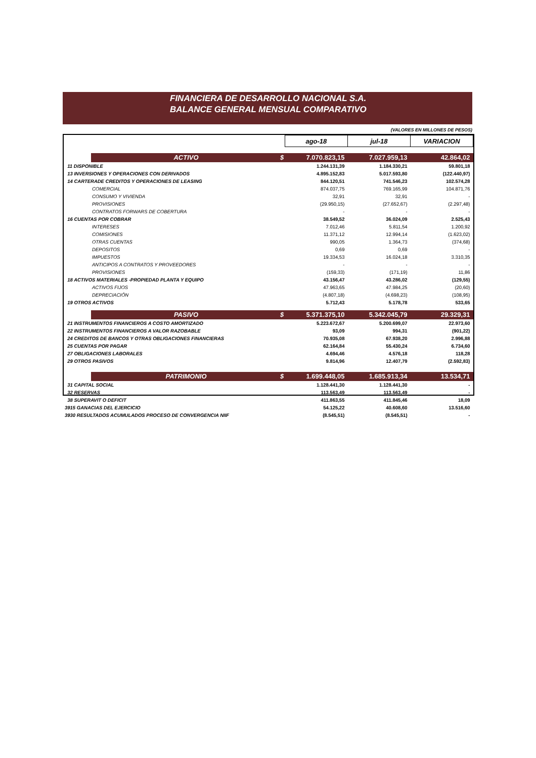FINANCIERA DE DESARROLLO NACIONAL S.A.
BALANCE GENERAL MENSUAL COMPARATIVO
(VALORES EN MILLONES DE PESOS)
| | | ago-18 | jul-18 | VARIACION |
| | ACTIVO $ | 7.070.823,15 | 7.027.959,13 | 42.864,02 |
| 11 DISPONIBLE | | 1.244.131,39 | 1.184.330,21 | 59.801,18 |
| 13 INVERSIONES Y OPERACIONES CON DERIVADOS | | 4.895.152,83 | 5.017.593,80 | (122.440,97) |
| 14 CARTERADE CREDITOS Y OPERACIONES DE LEASING | | 844.120,51 | 741.546,23 | 102.574,28 |
| | COMERCIAL | 874.037,75 | 769.165,99 | 104.871,76 |
| | CONSUMO Y VIVIENDA | 32,91 | 32,91 | - |
| | PROVISIONES | (29.950,15) | (27.652,67) | (2.297,48) |
| | CONTRATOS FORWARS DE COBERTURA | - | - | - |
| 16 CUENTAS POR COBRAR | | 38.549,52 | 36.024,09 | 2.525,43 |
| | INTERESES | 7.012,46 | 5.811,54 | 1.200,92 |
| | COMISIONES | 11.371,12 | 12.994,14 | (1.623,02) |
| | OTRAS CUENTAS | 990,05 | 1.364,73 | (374,68) |
| | DEPOSITOS | 0,69 | 0,69 | - |
| | IMPUESTOS | 19.334,53 | 16.024,18 | 3.310,35 |
| | ANTICIPOS A CONTRATOS Y PROVEEDORES | - | - | - |
| | PROVISIONES | (159,33) | (171,19) | 11,86 |
| 18 ACTIVOS MATERIALES -PROPIEDAD PLANTA Y EQUIPO | | 43.156,47 | 43.286,02 | (129,55) |
| | ACTIVOS FIJOS | 47.963,65 | 47.984,25 | (20,60) |
| | DEPRECIACIÓN | (4.807,18) | (4.698,23) | (108,95) |
| 19 OTROS ACTIVOS | | 5.712,43 | 5.178,78 | 533,65 |
| | PASIVO $ | 5.371.375,10 | 5.342.045,79 | 29.329,31 |
| 21 INSTRUMENTOS FINANCIEROS A COSTO AMORTIZADO | | 5.223.672,67 | 5.200.699,07 | 22.973,60 |
| 22 INSTRUMENTOS FINANCIEROS A VALOR RAZOBABLE | | 93,09 | 994,31 | (901,22) |
| 24 CREDITOS DE BANCOS Y OTRAS OBLIGACIONES FINANCIERAS | | 70.935,08 | 67.938,20 | 2.996,88 |
| 25 CUENTAS POR PAGAR | | 62.164,84 | 55.430,24 | 6.734,60 |
| 27 OBLIGACIONES LABORALES | | 4.694,46 | 4.576,18 | 118,28 |
| 29 OTROS PASIVOS | | 9.814,96 | 12.407,79 | (2.592,83) |
| | PATRIMONIO $ | 1.699.448,05 | 1.685.913,34 | 13.534,71 |
| 31 CAPITAL SOCIAL | | 1.128.441,30 | 1.128.441,30 | - |
| 32 RESERVAS | | 113.563,49 | 113.563,49 | - |
| 38 SUPERAVIT O DEFICIT | | 411.863,55 | 411.845,46 | 18,09 |
| 3915 GANACIAS DEL EJERCICIO | | 54.125,22 | 40.608,60 | 13.516,60 |
| 3930 RESULTADOS ACUMULADOS PROCESO DE CONVERGENCIA NIIF | | (8.545,51) | (8.545,51) | - |